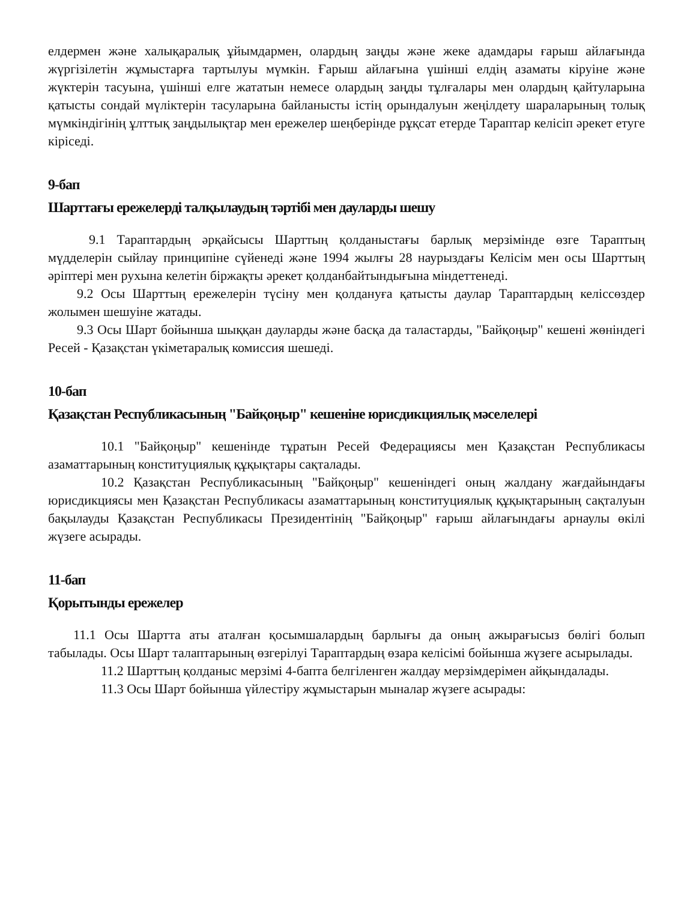елдермен және халықаралық ұйымдармен, олардың заңды және жеке адамдары ғарыш айлағында жүргізілетін жұмыстарға тартылуы мүмкін. Ғарыш айлағына үшінші елдің азаматы кіруіне және жүктерін тасуына, үшінші елге жататын немесе олардың заңды тұлғалары мен олардың қайтуларына қатысты сондай мүліктерін тасуларына байланысты істің орындалуын жеңілдету шараларының толық мүмкіндігінің ұлттық заңдылықтар мен ережелер шеңберінде рұқсат етерде Тараптар келісіп әрекет етуге кіріседі.
9-бап
Шарттағы ережелерді талқылаудың тәртібі мен дауларды шешу
9.1 Тараптардың әрқайсысы Шарттың қолданыстағы барлық мерзімінде өзге Тараптың мүдделерін сыйлау принципіне сүйенеді және 1994 жылғы 28 наурыздағы Келісім мен осы Шарттың әріптері мен рухына келетін біржақты әрекет қолданбайтындығына міндеттенеді.
9.2 Осы Шарттың ережелерін түсіну мен қолдануға қатысты даулар Тараптардың келіссөздер жолымен шешуіне жатады.
9.3 Осы Шарт бойынша шыққан дауларды және басқа да таластарды, "Байқоңыр" кешені жөніндегі Ресей - Қазақстан үкіметаралық комиссия шешеді.
10-бап
Қазақстан Республикасының "Байқоңыр" кешеніне юрисдикциялық мәселелері
10.1 "Байқоңыр" кешенінде тұратын Ресей Федерациясы мен Қазақстан Республикасы азаматтарының конституциялық құқықтары сақталады.
10.2 Қазақстан Республикасының "Байқоңыр" кешеніндегі оның жалдану жағдайындағы юрисдикциясы мен Қазақстан Республикасы азаматтарының конституциялық құқықтарының сақталуын бақылауды Қазақстан Республикасы Президентінің "Байқоңыр" ғарыш айлағындағы арнаулы өкілі жүзеге асырады.
11-бап
Қорытынды ережелер
11.1 Осы Шартта аты аталған қосымшалардың барлығы да оның ажырағысыз бөлігі болып табылады. Осы Шарт талаптарының өзгерілуі Тараптардың өзара келісімі бойынша жүзеге асырылады.
11.2 Шарттың қолданыс мерзімі 4-бапта белгіленген жалдау мерзімдерімен айқындалады.
11.3 Осы Шарт бойынша үйлестіру жұмыстарын мыналар жүзеге асырады: